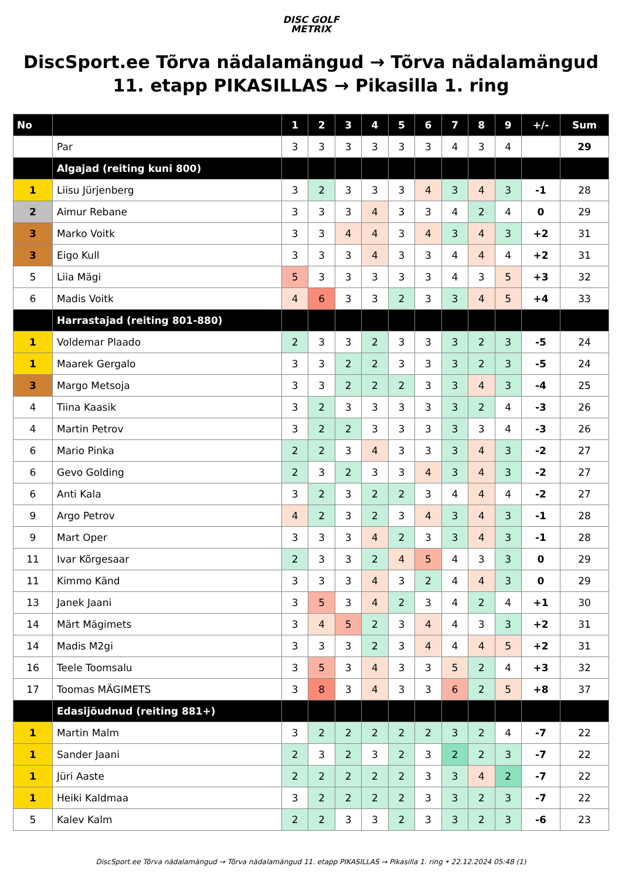DISC GOLF
METRIX
DiscSport.ee Tõrva nädalamängud → Tõrva nädalamängud 11. etapp PIKASILLAS → Pikasilla 1. ring
| No | | 1 | 2 | 3 | 4 | 5 | 6 | 7 | 8 | 9 | +/- | Sum |
| --- | --- | --- | --- | --- | --- | --- | --- | --- | --- | --- | --- | --- |
| | Par | 3 | 3 | 3 | 3 | 3 | 3 | 4 | 3 | 4 | | 29 |
| | Algajad (reiting kuni 800) | | | | | | | | | | | |
| 1 | Liisu Jürjenberg | 3 | 2 | 3 | 3 | 3 | 4 | 3 | 4 | 3 | -1 | 28 |
| 2 | Aimur Rebane | 3 | 3 | 3 | 4 | 3 | 3 | 4 | 2 | 4 | 0 | 29 |
| 3 | Marko Voitk | 3 | 3 | 4 | 4 | 3 | 4 | 3 | 4 | 3 | +2 | 31 |
| 3 | Eigo Kull | 3 | 3 | 3 | 4 | 3 | 3 | 4 | 4 | 4 | +2 | 31 |
| 5 | Liia Mägi | 5 | 3 | 3 | 3 | 3 | 3 | 4 | 3 | 5 | +3 | 32 |
| 6 | Madis Voitk | 4 | 6 | 3 | 3 | 2 | 3 | 3 | 4 | 5 | +4 | 33 |
| | Harrastajad (reiting 801-880) | | | | | | | | | | | |
| 1 | Voldemar Plaado | 2 | 3 | 3 | 2 | 3 | 3 | 3 | 2 | 3 | -5 | 24 |
| 1 | Maarek Gergalo | 3 | 3 | 2 | 2 | 3 | 3 | 3 | 2 | 3 | -5 | 24 |
| 3 | Margo Metsoja | 3 | 3 | 2 | 2 | 2 | 3 | 3 | 4 | 3 | -4 | 25 |
| 4 | Tiina Kaasik | 3 | 2 | 3 | 3 | 3 | 3 | 3 | 2 | 4 | -3 | 26 |
| 4 | Martin Petrov | 3 | 2 | 2 | 3 | 3 | 3 | 3 | 3 | 4 | -3 | 26 |
| 6 | Mario Pinka | 2 | 2 | 3 | 4 | 3 | 3 | 3 | 4 | 3 | -2 | 27 |
| 6 | Gevo Golding | 2 | 3 | 2 | 3 | 3 | 4 | 3 | 4 | 3 | -2 | 27 |
| 6 | Anti Kala | 3 | 2 | 3 | 2 | 2 | 3 | 4 | 4 | 4 | -2 | 27 |
| 9 | Argo Petrov | 4 | 2 | 3 | 2 | 3 | 4 | 3 | 4 | 3 | -1 | 28 |
| 9 | Mart Oper | 3 | 3 | 3 | 4 | 2 | 3 | 3 | 4 | 3 | -1 | 28 |
| 11 | Ivar Kõrgesaar | 2 | 3 | 3 | 2 | 4 | 5 | 4 | 3 | 3 | 0 | 29 |
| 11 | Kimmo Känd | 3 | 3 | 3 | 4 | 3 | 2 | 4 | 4 | 3 | 0 | 29 |
| 13 | Janek Jaani | 3 | 5 | 3 | 4 | 2 | 3 | 4 | 2 | 4 | +1 | 30 |
| 14 | Märt Mägimets | 3 | 4 | 5 | 2 | 3 | 4 | 4 | 3 | 3 | +2 | 31 |
| 14 | Madis M2gi | 3 | 3 | 3 | 2 | 3 | 4 | 4 | 4 | 5 | +2 | 31 |
| 16 | Teele Toomsalu | 3 | 5 | 3 | 4 | 3 | 3 | 5 | 2 | 4 | +3 | 32 |
| 17 | Toomas MÄGIMETS | 3 | 8 | 3 | 4 | 3 | 3 | 6 | 2 | 5 | +8 | 37 |
| | Edasijõudnud (reiting 881+) | | | | | | | | | | | |
| 1 | Martin Malm | 3 | 2 | 2 | 2 | 2 | 2 | 3 | 2 | 4 | -7 | 22 |
| 1 | Sander Jaani | 2 | 3 | 2 | 3 | 2 | 3 | 2 | 2 | 3 | -7 | 22 |
| 1 | Jüri Aaste | 2 | 2 | 2 | 2 | 2 | 3 | 3 | 4 | 2 | -7 | 22 |
| 1 | Heiki Kaldmaa | 3 | 2 | 2 | 2 | 2 | 3 | 3 | 2 | 3 | -7 | 22 |
| 5 | Kalev Kalm | 2 | 2 | 3 | 3 | 2 | 3 | 3 | 2 | 3 | -6 | 23 |
DiscSport.ee Tõrva nädalamängud → Tõrva nädalamängud 11. etapp PIKASILLAS → Pikasilla 1. ring • 22.12.2024 05:48 (1)